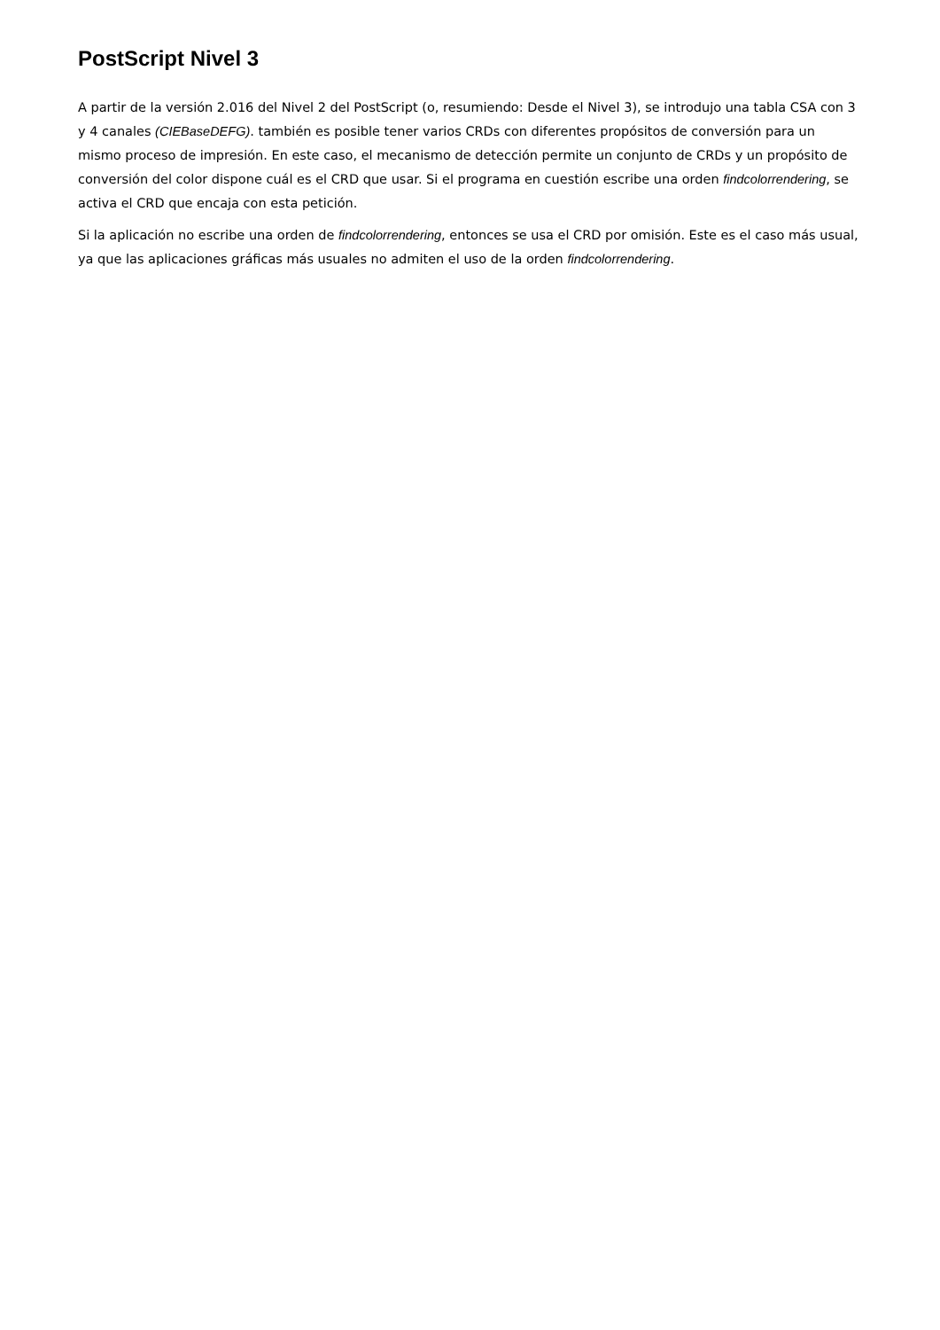PostScript Nivel 3
A partir de la versión 2.016 del Nivel 2 del PostScript (o, resumiendo: Desde el Nivel 3), se introdujo una tabla CSA con 3 y 4 canales (CIEBaseDEFG). también es posible tener varios CRDs con diferentes propósitos de conversión para un mismo proceso de impresión. En este caso, el mecanismo de detección permite un conjunto de CRDs y un propósito de conversión del color dispone cuál es el CRD que usar. Si el programa en cuestión escribe una orden findcolorrendering, se activa el CRD que encaja con esta petición.
Si la aplicación no escribe una orden de findcolorrendering, entonces se usa el CRD por omisión. Este es el caso más usual, ya que las aplicaciones gráficas más usuales no admiten el uso de la orden findcolorrendering.